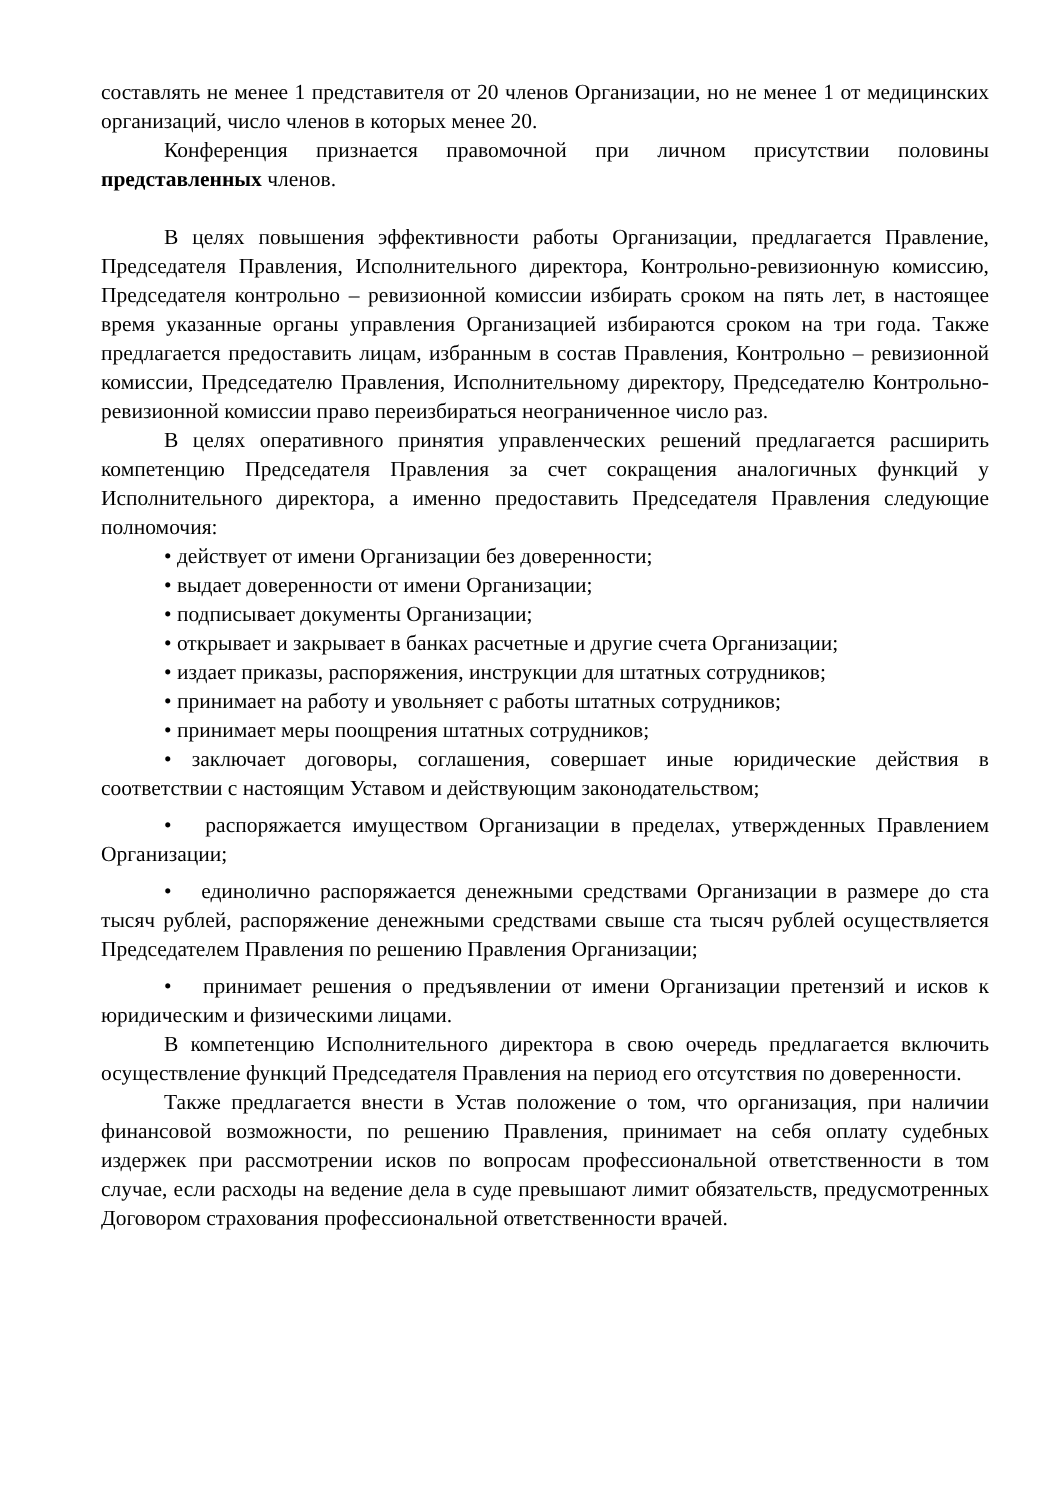составлять не менее 1 представителя от 20 членов Организации, но не менее 1 от медицинских организаций, число членов в которых менее 20.
Конференция признается правомочной при личном присутствии половины представленных членов.
В целях повышения эффективности работы Организации, предлагается Правление, Председателя Правления, Исполнительного директора, Контрольно-ревизионную комиссию, Председателя контрольно – ревизионной комиссии избирать сроком на пять лет, в настоящее время указанные органы управления Организацией избираются сроком на три года. Также предлагается предоставить лицам, избранным в состав Правления, Контрольно – ревизионной комиссии, Председателю Правления, Исполнительному директору, Председателю Контрольно-ревизионной комиссии право переизбираться неограниченное число раз.
В целях оперативного принятия управленческих решений предлагается расширить компетенцию Председателя Правления за счет сокращения аналогичных функций у Исполнительного директора, а именно предоставить Председателя Правления следующие полномочия:
• действует от имени Организации без доверенности;
• выдает доверенности от имени Организации;
• подписывает документы Организации;
• открывает и закрывает в банках расчетные и другие счета Организации;
• издает приказы, распоряжения, инструкции для штатных сотрудников;
• принимает на работу и увольняет с работы штатных сотрудников;
• принимает меры поощрения штатных сотрудников;
• заключает договоры, соглашения, совершает иные юридические действия в соответствии с настоящим Уставом и действующим законодательством;
• распоряжается имуществом Организации в пределах, утвержденных Правлением Организации;
• единолично распоряжается денежными средствами Организации в размере до ста тысяч рублей, распоряжение денежными средствами свыше ста тысяч рублей осуществляется Председателем Правления по решению Правления Организации;
• принимает решения о предъявлении от имени Организации претензий и исков к юридическим и физическими лицами.
В компетенцию Исполнительного директора в свою очередь предлагается включить осуществление функций Председателя Правления на период его отсутствия по доверенности.
Также предлагается внести в Устав положение о том, что организация, при наличии финансовой возможности, по решению Правления, принимает на себя оплату судебных издержек при рассмотрении исков по вопросам профессиональной ответственности в том случае, если расходы на ведение дела в суде превышают лимит обязательств, предусмотренных Договором страхования профессиональной ответственности врачей.